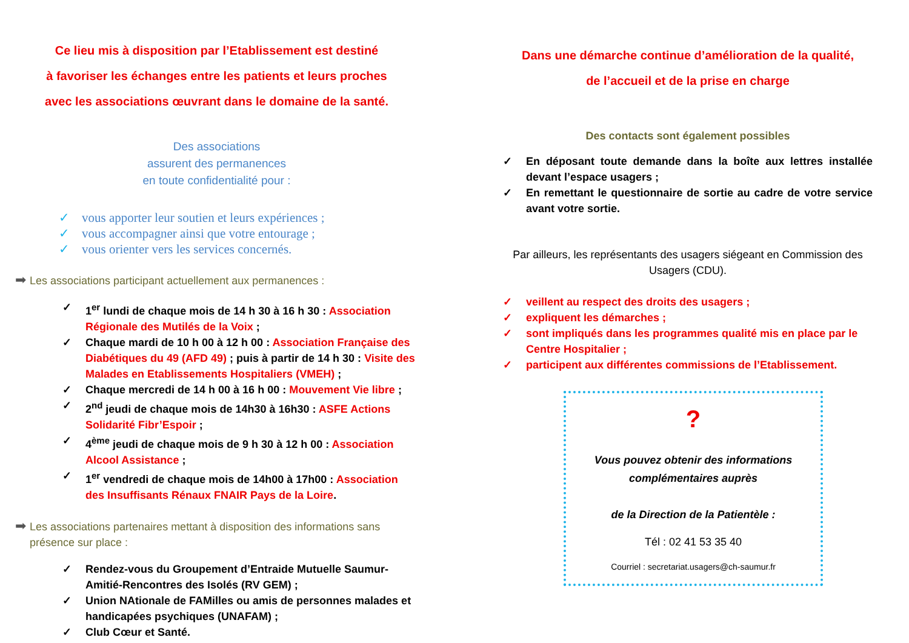Ce lieu mis à disposition par l’Etablissement est destiné
à favoriser les échanges entre les patients et leurs proches
avec les associations œuvrant dans le domaine de la santé.
Des associations
assurent des permanences
en toute confidentialité pour :
✓ vous apporter leur soutien et leurs expériences ;
✓ vous accompagner ainsi que votre entourage ;
✓ vous orienter vers les services concernés.
➡ Les associations participant actuellement aux permanences :
✓ 1<sup>er</sup> lundi de chaque mois de 14 h 30 à 16 h 30 : Association Régionale des Mutilés de la Voix ;
✓ Chaque mardi de 10 h 00 à 12 h 00 : Association Française des Diabétiques du 49 (AFD 49) ; puis à partir de 14 h 30 : Visite des Malades en Etablissements Hospitaliers (VMEH) ;
✓ Chaque mercredi de 14 h 00 à 16 h 00 : Mouvement Vie libre ;
✓ 2<sup>nd</sup> jeudi de chaque mois de 14h30 à 16h30 : ASFE Actions Solidarité Fibr’Espoir ;
✓ 4<sup>ème</sup> jeudi de chaque mois de 9 h 30 à 12 h 00 : Association Alcool Assistance ;
✓ 1<sup>er</sup> vendredi de chaque mois de 14h00 à 17h00 : Association des Insuffisants Rénaux FNAIR Pays de la Loire.
➡ Les associations partenaires mettant à disposition des informations sans présence sur place :
✓ Rendez-vous du Groupement d’Entraide Mutuelle Saumur-Amitié-Rencontres des Isolés (RV GEM) ;
✓ Union NAtionale de FAMilles ou amis de personnes malades et handicapées psychiques (UNAFAM) ;
✓ Club Cœur et Santé.
Dans une démarche continue d’amélioration de la qualité,
de l’accueil et de la prise en charge
Des contacts sont également possibles
✓ En déposant toute demande dans la boîte aux lettres installée devant l’espace usagers ;
✓ En remettant le questionnaire de sortie au cadre de votre service avant votre sortie.
Par ailleurs, les représentants des usagers siégeant en Commission des Usagers (CDU).
✓ veillent au respect des droits des usagers ;
✓ expliquent les démarches ;
✓ sont impliqués dans les programmes qualité mis en place par le Centre Hospitalier ;
✓ participent aux différentes commissions de l’Etablissement.
?
Vous pouvez obtenir des informations complémentaires auprès
de la Direction de la Patientèle :
Tél : 02 41 53 35 40
Courriel : secretariat.usagers@ch-saumur.fr